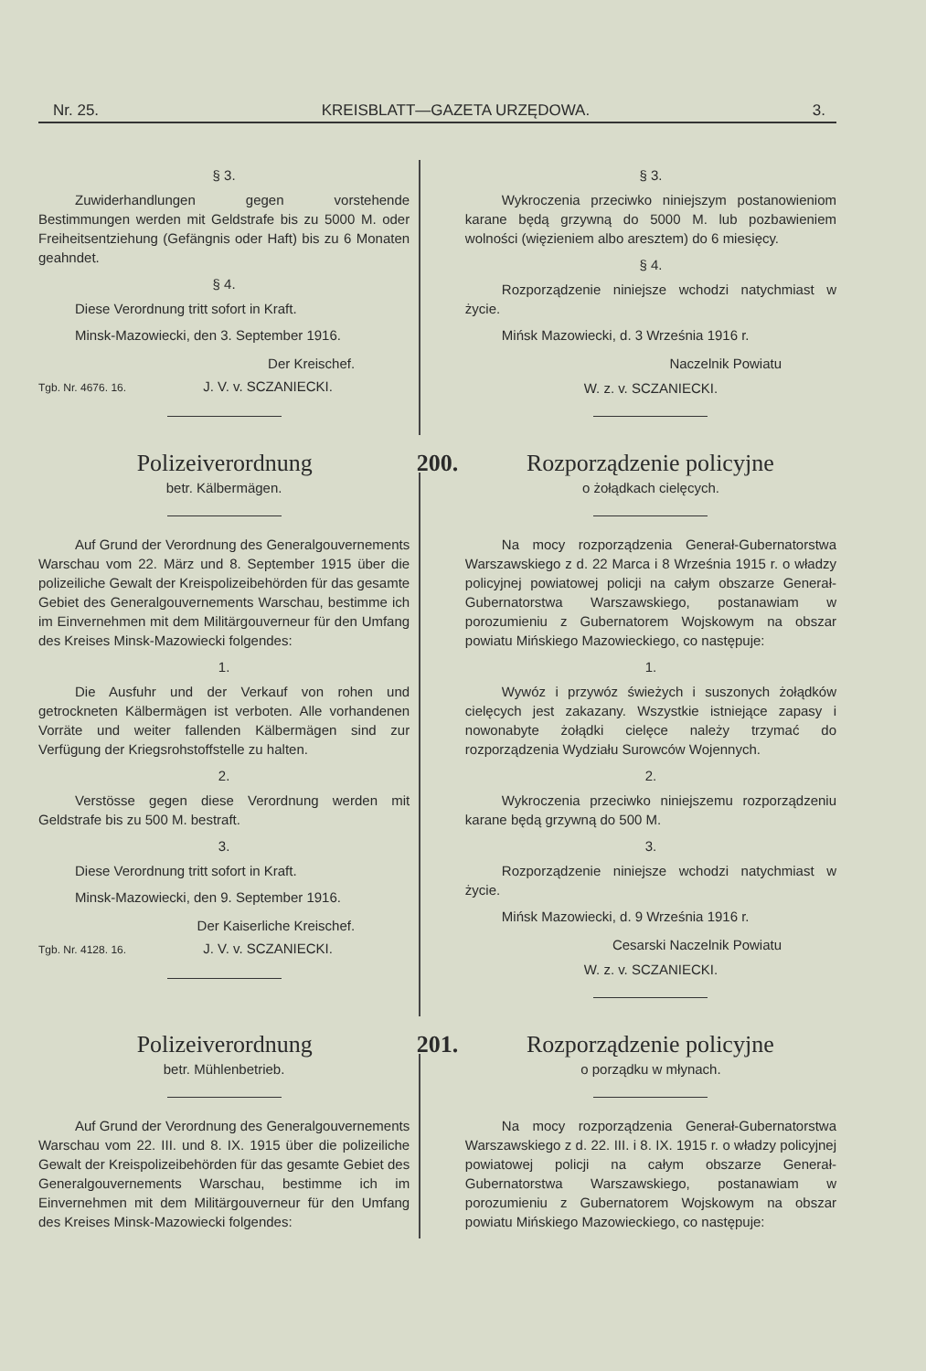Nr. 25. KREISBLATT—GAZETA URZĘDOWA. 3.
§ 3.
Zuwiderhandlungen gegen vorstehende Bestimmungen werden mit Geldstrafe bis zu 5000 M. oder Freiheitsentziehung (Gefängnis oder Haft) bis zu 6 Monaten geahndet.
§ 4.
Diese Verordnung tritt sofort in Kraft.
Minsk-Mazowiecki, den 3. September 1916.
Der Kreischef.
Tgb. Nr. 4676. 16. J. V. v. SCZANIECKI.
§ 3.
Wykroczenia przeciwko niniejszym postanowieniom karane będą grzywną do 5000 M. lub pozbawieniem wolności (więzieniem albo aresztem) do 6 miesięcy.
§ 4.
Rozporządzenie niniejsze wchodzi natychmiast w życie.
Mińsk Mazowiecki, d. 3 Września 1916 r.
Naczelnik Powiatu
W. z. v. SCZANIECKI.
Polizeiverordnung
200.
Rozporządzenie policyjne
betr. Kälbermägen.
Auf Grund der Verordnung des Generalgouvernements Warschau vom 22. März und 8. September 1915 über die polizeiliche Gewalt der Kreispolizeibehörden für das gesamte Gebiet des Generalgouvernements Warschau, bestimme ich im Einvernehmen mit dem Militärgouverneur für den Umfang des Kreises Minsk-Mazowiecki folgendes:
1.
Die Ausfuhr und der Verkauf von rohen und getrockneten Kälbermägen ist verboten. Alle vorhandenen Vorräte und weiter fallenden Kälbermägen sind zur Verfügung der Kriegsrohstoffstelle zu halten.
2.
Verstösse gegen diese Verordnung werden mit Geldstrafe bis zu 500 M. bestraft.
3.
Diese Verordnung tritt sofort in Kraft.
Minsk-Mazowiecki, den 9. September 1916.
Der Kaiserliche Kreischef.
Tgb. Nr. 4128. 16. J. V. v. SCZANIECKI.
o żołądkach cielęcych.
Na mocy rozporządzenia Generał-Gubernatorstwa Warszawskiego z d. 22 Marca i 8 Września 1915 r. o władzy policyjnej powiatowej policji na całym obszarze Generał-Gubernatorstwa Warszawskiego, postanawiam w porozumieniu z Gubernatorem Wojskowym na obszar powiatu Mińskiego Mazowieckiego, co następuje:
1.
Wywóz i przywóz świeżych i suszonych żołądków cielęcych jest zakazany. Wszystkie istniejące zapasy i nowonabyte żołądki cielęce należy trzymać do rozporządzenia Wydziału Surowców Wojennych.
2.
Wykroczenia przeciwko niniejszemu rozporządzeniu karane będą grzywną do 500 M.
3.
Rozporządzenie niniejsze wchodzi natychmiast w życie.
Mińsk Mazowiecki, d. 9 Września 1916 r.
Cesarski Naczelnik Powiatu
W. z. v. SCZANIECKI.
Polizeiverordnung
201.
Rozporządzenie policyjne
betr. Mühlenbetrieb.
Auf Grund der Verordnung des Generalgouvernements Warschau vom 22. III. und 8. IX. 1915 über die polizeiliche Gewalt der Kreispolizeibehörden für das gesamte Gebiet des Generalgouvernements Warschau, bestimme ich im Einvernehmen mit dem Militärgouverneur für den Umfang des Kreises Minsk-Mazowiecki folgendes:
o porządku w młynach.
Na mocy rozporządzenia Generał-Gubernatorstwa Warszawskiego z d. 22. III. i 8. IX. 1915 r. o władzy policyjnej powiatowej policji na całym obszarze Generał-Gubernatorstwa Warszawskiego, postanawiam w porozumieniu z Gubernatorem Wojskowym na obszar powiatu Mińskiego Mazowieckiego, co następuje: